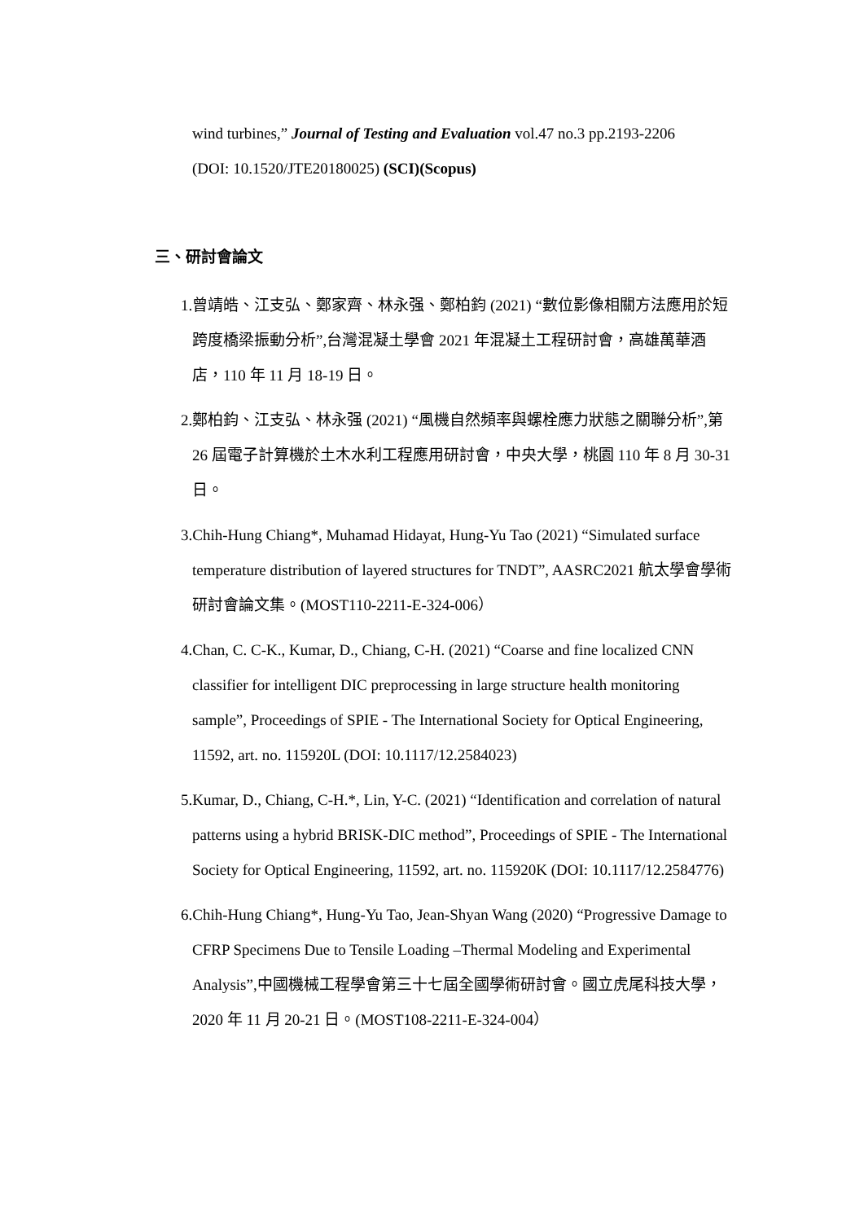wind turbines,” Journal of Testing and Evaluation vol.47 no.3 pp.2193-2206 (DOI: 10.1520/JTE20180025) (SCI)(Scopus)
三、研討會論文
1.曾靖皓、江支弘、鄭家齊、林永强、鄭柏鈞 (2021) “數位影像相關方法應用於短跨度橋梁振動分析”,台灣混凝土學會 2021 年混凝土工程研討會，高雄萬華酒店，110 年 11 月 18-19 日。
2.鄭柏鈞、江支弘、林永强 (2021) “風機自然頻率與螺栓應力狀態之關聯分析”,第 26 屆電子計算機於土木水利工程應用研討會，中央大學，桃園 110 年 8 月 30-31 日。
3.Chih-Hung Chiang*, Muhamad Hidayat, Hung-Yu Tao (2021) “Simulated surface temperature distribution of layered structures for TNDT”, AASRC2021 航太學會學術研討會論文集。(MOST110-2211-E-324-006）
4.Chan, C. C-K., Kumar, D., Chiang, C-H. (2021) “Coarse and fine localized CNN classifier for intelligent DIC preprocessing in large structure health monitoring sample”, Proceedings of SPIE - The International Society for Optical Engineering, 11592, art. no. 115920L (DOI: 10.1117/12.2584023)
5.Kumar, D., Chiang, C-H.*, Lin, Y-C. (2021) “Identification and correlation of natural patterns using a hybrid BRISK-DIC method”, Proceedings of SPIE - The International Society for Optical Engineering, 11592, art. no. 115920K (DOI: 10.1117/12.2584776)
6.Chih-Hung Chiang*, Hung-Yu Tao, Jean-Shyan Wang (2020) “Progressive Damage to CFRP Specimens Due to Tensile Loading –Thermal Modeling and Experimental Analysis”,中國機械工程學會第三十七屆全國學術研討會。國立虎尾科技大學，2020 年 11 月 20-21 日。(MOST108-2211-E-324-004）